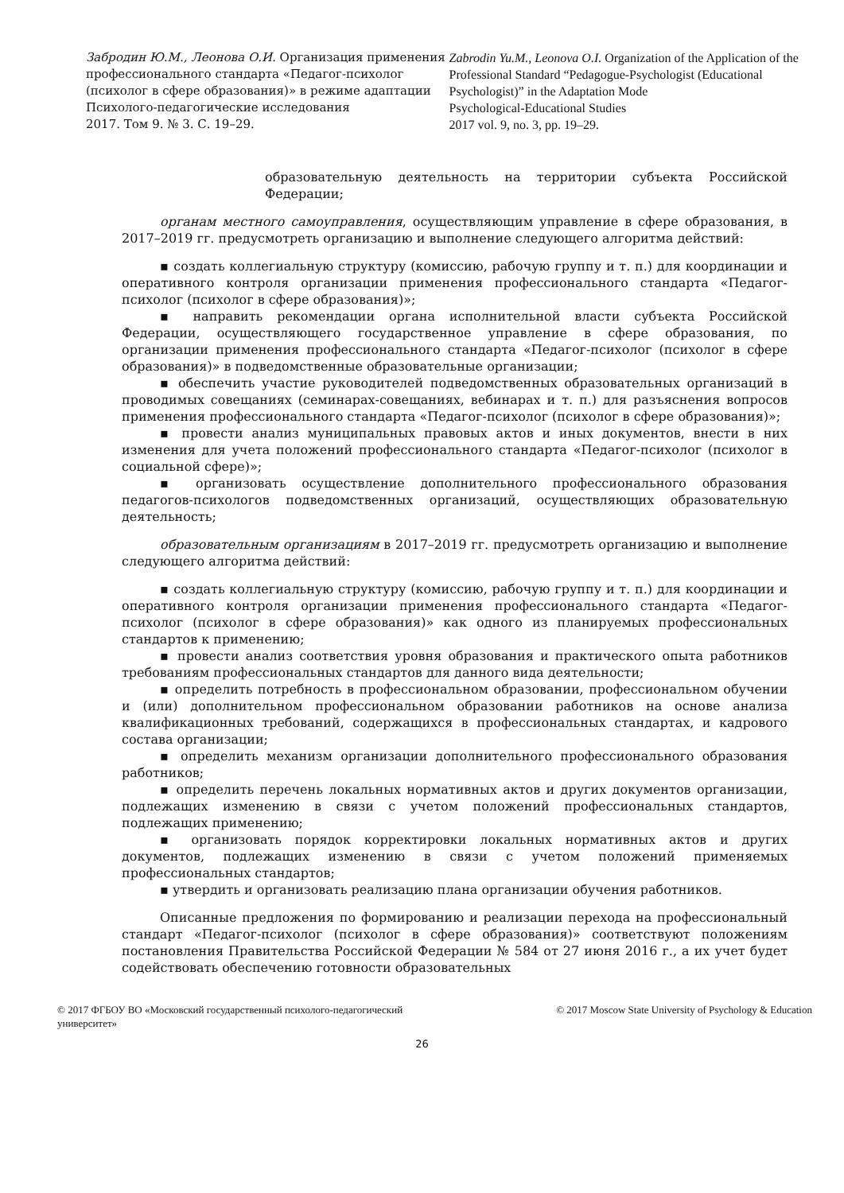Забродин Ю.М., Леонова О.И. Организация применения профессионального стандарта «Педагог-психолог (психолог в сфере образования)» в режиме адаптации
Психолого-педагогические исследования
2017. Том 9. № 3. С. 19–29.
Zabrodin Yu.M., Leonova O.I. Organization of the Application of the Professional Standard “Pedagogue-Psychologist (Educational Psychologist)” in the Adaptation Mode
Psychological-Educational Studies
2017 vol. 9, no. 3, pp. 19–29.
образовательную деятельность на территории субъекта Российской Федерации;
органам местного самоуправления, осуществляющим управление в сфере образования, в 2017–2019 гг. предусмотреть организацию и выполнение следующего алгоритма действий:
▪ создать коллегиальную структуру (комиссию, рабочую группу и т. п.) для координации и оперативного контроля организации применения профессионального стандарта «Педагог-психолог (психолог в сфере образования)»;
▪ направить рекомендации органа исполнительной власти субъекта Российской Федерации, осуществляющего государственное управление в сфере образования, по организации применения профессионального стандарта «Педагог-психолог (психолог в сфере образования)» в подведомственные образовательные организации;
▪ обеспечить участие руководителей подведомственных образовательных организаций в проводимых совещаниях (семинарах-совещаниях, вебинарах и т. п.) для разъяснения вопросов применения профессионального стандарта «Педагог-психолог (психолог в сфере образования)»;
▪ провести анализ муниципальных правовых актов и иных документов, внести в них изменения для учета положений профессионального стандарта «Педагог-психолог (психолог в социальной сфере)»;
▪ организовать осуществление дополнительного профессионального образования педагогов-психологов подведомственных организаций, осуществляющих образовательную деятельность;
образовательным организациям в 2017–2019 гг. предусмотреть организацию и выполнение следующего алгоритма действий:
▪ создать коллегиальную структуру (комиссию, рабочую группу и т. п.) для координации и оперативного контроля организации применения профессионального стандарта «Педагог-психолог (психолог в сфере образования)» как одного из планируемых профессиональных стандартов к применению;
▪ провести анализ соответствия уровня образования и практического опыта работников требованиям профессиональных стандартов для данного вида деятельности;
▪ определить потребность в профессиональном образовании, профессиональном обучении и (или) дополнительном профессиональном образовании работников на основе анализа квалификационных требований, содержащихся в профессиональных стандартах, и кадрового состава организации;
▪ определить механизм организации дополнительного профессионального образования работников;
▪ определить перечень локальных нормативных актов и других документов организации, подлежащих изменению в связи с учетом положений профессиональных стандартов, подлежащих применению;
▪ организовать порядок корректировки локальных нормативных актов и других документов, подлежащих изменению в связи с учетом положений применяемых профессиональных стандартов;
▪ утвердить и организовать реализацию плана организации обучения работников.
Описанные предложения по формированию и реализации перехода на профессиональный стандарт «Педагог-психолог (психолог в сфере образования)» соответствуют положениям постановления Правительства Российской Федерации № 584 от 27 июня 2016 г., а их учет будет содействовать обеспечению готовности образовательных
© 2017 ФГБОУ ВО «Московский государственный психолого-педагогический университет»
© 2017 Moscow State University of Psychology & Education
26